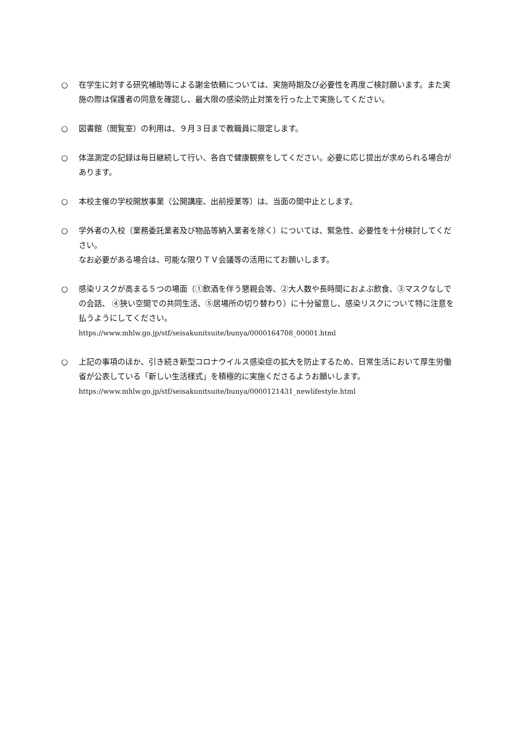○ 在学生に対する研究補助等による謝金依頼については、実施時期及び必要性を再度ご検討願います。また実施の際は保護者の同意を確認し、最大限の感染防止対策を行った上で実施してください。
○ 図書館（閲覧室）の利用は、９月３日まで教職員に限定します。
○ 体温測定の記録は毎日継続して行い、各自で健康観察をしてください。必要に応じ提出が求められる場合があります。
○ 本校主催の学校開放事業（公開講座、出前授業等）は、当面の間中止とします。
○ 学外者の入校（業務委託業者及び物品等納入業者を除く）については、緊急性、必要性を十分検討してください。
なお必要がある場合は、可能な限りＴＶ会議等の活用にてお願いします。
○ 感染リスクが高まる５つの場面（①飲酒を伴う懇親会等、②大人数や長時間におよぶ飲食、③マスクなしでの会話、 ④狭い空間での共同生活、⑤居場所の切り替わり）に十分留意し、感染リスクについて特に注意を払うようにしてください。
https://www.mhlw.go.jp/stf/seisakunitsuite/bunya/0000164708_00001.html
○ 上記の事項のほか、引き続き新型コロナウイルス感染症の拡大を防止するため、日常生活において厚生労働省が公表している「新しい生活様式」を積極的に実施くださるようお願いします。
https://www.mhlw.go.jp/stf/seisakunitsuite/bunya/0000121431_newlifestyle.html